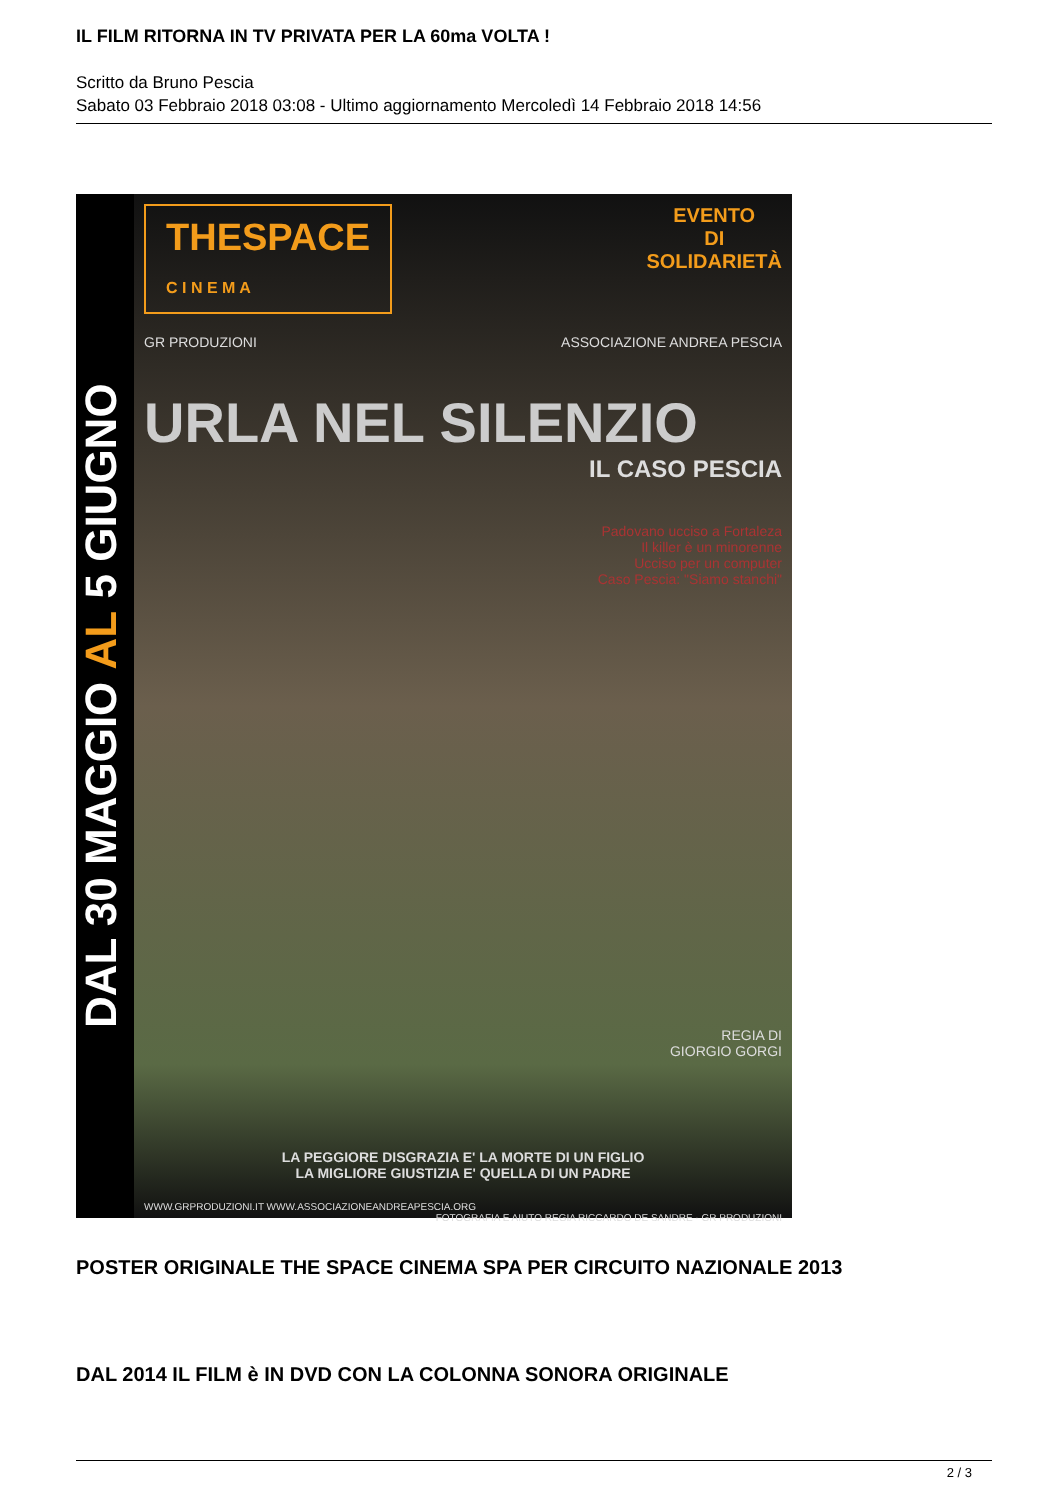IL FILM RITORNA IN TV PRIVATA PER LA 60ma VOLTA !
Scritto da Bruno Pescia
Sabato 03 Febbraio 2018 03:08 - Ultimo aggiornamento Mercoledì 14 Febbraio 2018 14:56
DAL 30 MAGGIO AL 5 GIUGNO
EVENTO
DI
SOLIDARIETÀ
THESPACE
C I N E M A
GR PRODUZIONI ASSOCIAZIONE ANDREA PESCIA
URLA NEL SILENZIO
IL CASO PESCIA
Padovano ucciso a Fortaleza
Il killer è un minorenne
Ucciso per un computer
Caso Pescia: "Siamo stanchi"
REGIA DI
GIORGIO GORGI
LA PEGGIORE DISGRAZIA E' LA MORTE DI UN FIGLIO
LA MIGLIORE GIUSTIZIA E' QUELLA DI UN PADRE
WWW.GRPRODUZIONI.IT WWW.ASSOCIAZIONEANDREAPESCIA.ORG FOTOGRAFIA E AIUTO REGIA RICCARDO DE SANDRE · GR PRODUZIONI
POSTER ORIGINALE THE SPACE CINEMA SPA PER CIRCUITO NAZIONALE 2013
DAL 2014 IL FILM è IN DVD CON LA COLONNA SONORA ORIGINALE
2 / 3